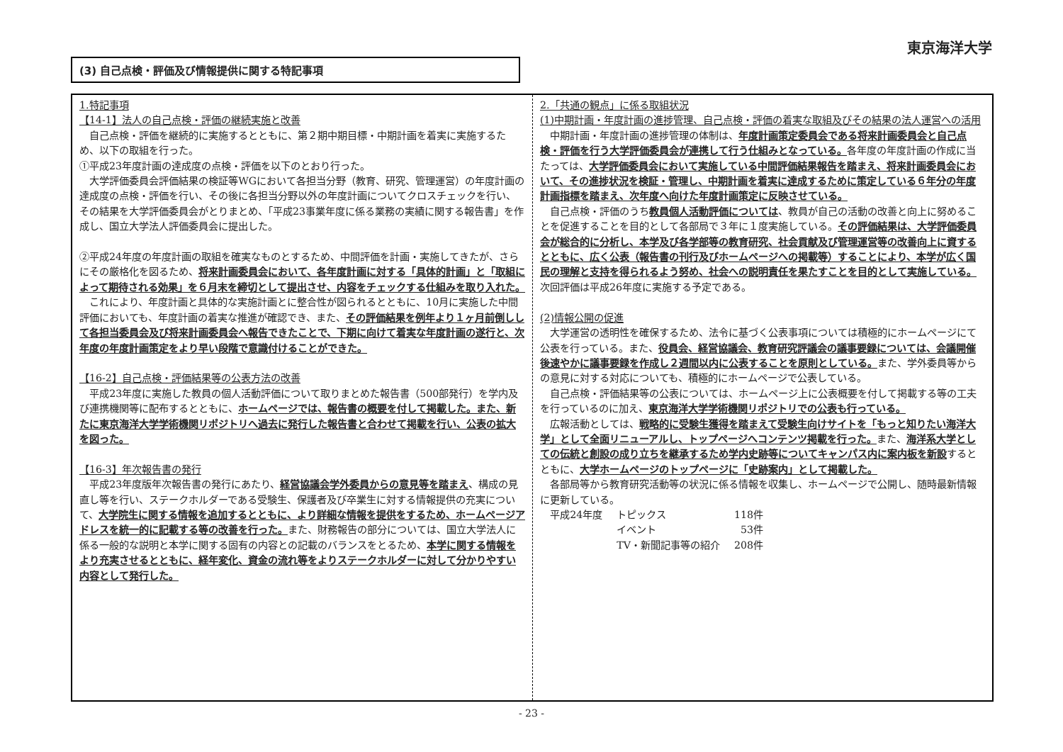東京海洋大学
(3) 自己点検・評価及び情報提供に関する特記事項
1.特記事項
【14-1】法人の自己点検・評価の継続実施と改善
自己点検・評価を継続的に実施するとともに、第２期中期目標・中期計画を着実に実施するため、以下の取組を行った。
①平成23年度計画の達成度の点検・評価を以下のとおり行った。
大学評価委員会評価結果の検証等WGにおいて各担当分野（教育、研究、管理運営）の年度計画の達成度の点検・評価を行い、その後に各担当分野以外の年度計画についてクロスチェックを行い、その結果を大学評価委員会がとりまとめ、「平成23事業年度に係る業務の実績に関する報告書」を作成し、国立大学法人評価委員会に提出した。
②平成24年度の年度計画の取組を確実なものとするため、中間評価を計画・実施してきたが、さらにその厳格化を図るため、将来計画委員会において、各年度計画に対する「具体的計画」と「取組によって期待される効果」を６月末を締切として提出させ、内容をチェックする仕組みを取り入れた。
これにより、年度計画と具体的な実施計画とに整合性が図られるとともに、10月に実施した中間評価においても、年度計画の着実な推進が確認でき、また、その評価結果を例年より１ヶ月前倒しして各担当委員会及び将来計画委員会へ報告できたことで、下期に向けて着実な年度計画の遂行と、次年度の年度計画策定をより早い段階で意識付けることができた。
【16-2】自己点検・評価結果等の公表方法の改善
平成23年度に実施した教員の個人活動評価について取りまとめた報告書（500部発行）を学内及び連携機関等に配布するとともに、ホームページでは、報告書の概要を付して掲載した。また、新たに東京海洋大学学術機関リポジトリへ過去に発行した報告書と合わせて掲載を行い、公表の拡大を図った。
【16-3】年次報告書の発行
平成23年度版年次報告書の発行にあたり、経営協議会学外委員からの意見等を踏まえ、構成の見直し等を行い、ステークホルダーである受験生、保護者及び卒業生に対する情報提供の充実について、大学院生に関する情報を追加するとともに、より詳細な情報を提供をするため、ホームページアドレスを統一的に記載する等の改善を行った。また、財務報告の部分については、国立大学法人に係る一般的な説明と本学に関する固有の内容との記載のバランスをとるため、本学に関する情報をより充実させるとともに、経年変化、資金の流れ等をよりステークホルダーに対して分かりやすい内容として発行した。
2.「共通の観点」に係る取組状況
(1)中期計画・年度計画の進捗管理、自己点検・評価の着実な取組及びその結果の法人運営への活用
中期計画・年度計画の進捗管理の体制は、年度計画策定委員会である将来計画委員会と自己点検・評価を行う大学評価委員会が連携して行う仕組みとなっている。各年度の年度計画の作成に当たっては、大学評価委員会において実施している中間評価結果報告を踏まえ、将来計画委員会において、その進捗状況を検証・管理し、中期計画を着実に達成するために策定している６年分の年度計画指標を踏まえ、次年度へ向けた年度計画策定に反映させている。
自己点検・評価のうち教員個人活動評価については、教員が自己の活動の改善と向上に努めることを促進することを目的として各部局で３年に１度実施している。その評価結果は、大学評価委員会が総合的に分析し、本学及び各学部等の教育研究、社会貢献及び管理運営等の改善向上に資するとともに、広く公表（報告書の刊行及びホームページへの掲載等）することにより、本学が広く国民の理解と支持を得られるよう努め、社会への説明責任を果たすことを目的として実施している。次回評価は平成26年度に実施する予定である。
(2)情報公開の促進
大学運営の透明性を確保するため、法令に基づく公表事項については積極的にホームページにて公表を行っている。また、役員会、経営協議会、教育研究評議会の議事要録については、会議開催後速やかに議事要録を作成し２週間以内に公表することを原則としている。また、学外委員等からの意見に対する対応についても、積極的にホームページで公表している。
自己点検・評価結果等の公表については、ホームページ上に公表概要を付して掲載する等の工夫を行っているのに加え、東京海洋大学学術機関リポジトリでの公表も行っている。
広報活動としては、戦略的に受験生獲得を踏まえて受験生向けサイトを「もっと知りたい海洋大学」として全面リニューアルし、トップページへコンテンツ掲載を行った。また、海洋系大学としての伝統と創設の成り立ちを継承するため学内史跡等についてキャンパス内に案内板を新設するとともに、大学ホームページのトップページに「史跡案内」として掲載した。
各部局等から教育研究活動等の状況に係る情報を収集し、ホームページで公開し、随時最新情報に更新している。
| 平成24年度 | トピックス | 118件 |
| | イベント | 53件 |
| | TV・新聞記事等の紹介 | 208件 |
- 23 -